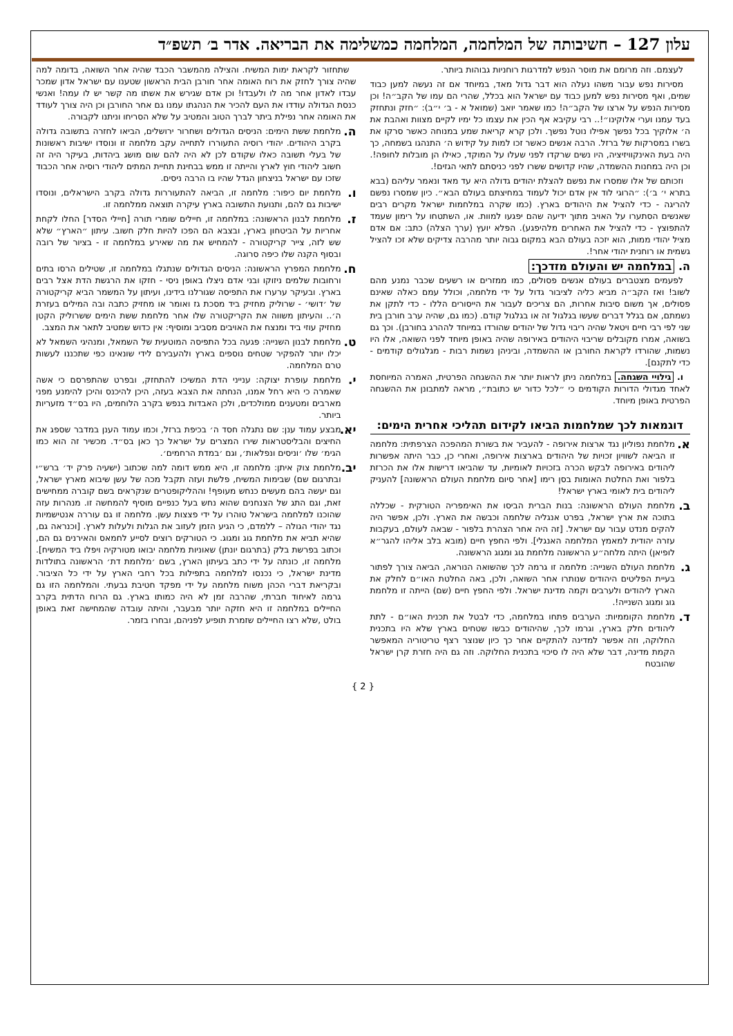עלון 127 – חשיבותה של המלחמה, המלחמה כמשלימה את הבריאה. אדר ב׳ תשפ״ד
לעצמם. וזה מרומם את מוסר הנפש למדרגות רוחניות גבוהות ביותר.
מסירות נפש עבור משהו נעלה הוא דבר גדול מאד, במיוחד אם זה נעשה למען כבוד שמים, ואף מסירות נפש למען כבוד עם ישראל הוא בכלל, שהרי הם עמו של הקב״ה! וכן מסירות הנפש על ארצו של הקב״ה! כמו שאמר יואב (שמואל א - ב׳ י״ב): ״חזק ונתחזק בעד עמנו וערי אלוקינו״!.. רבי עקיבא אף הכין את עצמו כל ימיו לקיים מצוות ואהבת את ה׳ אלוקיך בכל נפשך אפילו נוטל נפשך. ולכן קרא קריאת שמע במנוחה כאשר סרקו את בשרו במסרקות של ברזל. הרבה אנשים כאשר זכו למות על קידוש ה׳ התנהגו בשמחה, כך היה בעת האינקוויזיציה, היו נשים שרקדו לפני שעלו על המוקד, כאילו הן מובלות לחופה!. וכן היה במחנות ההשמדה, שהיו קדושים ששרו לפני כניסתם לתאי הגזים!.
וזכותם של אלו שמסרו את נפשם להצלת יהודים גדולה היא עד מאד ונאמר עליהם (בבא בתרא י׳ ב׳): ״הרוגי לוד אין אדם יכול לעמוד במחיצתם בעולם הבא״. כיון שמסרו נפשם להריגה - כדי להציל את היהודים בארץ. (כמו שקרה במלחמות ישראל מקרים רבים שאנשים הסתערו על האויב מתוך ידיעה שהם יפגעו למוות. או, השתטחו על רימון שעמד להתפוצץ - כדי להציל את האחרים מלהיפגע). הפלא יועץ (ערך הצלה) כתב: אם אדם מציל יהודי ממות, הוא יזכה בעולם הבא במקום גבוה יותר מהרבה צדיקים שלא זכו להציל גשמית או רוחנית יהודי אחר!.
ה. במלחמה יש והעולם מזדכך:
לפעמים מצטברים בעולם אנשים פסולים, כמו ממזרים או רשעים שכבר נמנע מהם לשוב! ואז הקב״ה מביא כליה לציבור גדול על ידי מלחמה, וכולל עמם כאלה שאינם פסולים, אך משום סיבות אחרות, הם צריכים לעבור את הייסורים הללו - כדי לתקן את נשמתם, אם בגלל דברים שעשו בגלגול זה או בגלגול קודם. (כמו גם, שהיה ערב חורבן בית שני לפי רבי חיים ויטאל שהיה ריבוי גדול של יהודים שהורדו במיוחד לההרג בחורבן). וכך גם בשואה, אמרו מקובלים שריבוי היהודים באירופה שהיה באופן מיוחד לפני השואה, אלו היו נשמות, שהורדו לקראת החורבן או ההשמדה, וביניהן נשמות רבות - מגלגולים קודמים - כדי לתקנם].
ו. גילויי השגחה. במלחמה ניתן לראות יותר את ההשגחה הפרטית, האמרה המיוחסת לאחד מגדולי הדורות הקודמים כי ״לכל כדור יש כתובת״, מראה למתבונן את ההשגחה הפרטית באופן מיוחד.
דוגמאות לכך שמלחמות הביאו לקידום תהליכי אחרית הימים:
א.
מלחמת נפוליון נגד ארצות אירופה - להעביר את בשורת המהפכה הצרפתית: מלחמה זו הביאה לשוויון זכויות של היהודים בארצות אירופה, ואחרי כן, כבר היתה אפשרות ליהודים באירופה לבקש הכרה בזכויות לאומיות, עד שהביאו דרישות אלו את הכרזת בלפור ואת החלטת האומות בסן רימו [אחר סיום מלחמת העולם הראשונה] להעניק ליהודים בית לאומי בארץ ישראל!
ב.
מלחמת העולם הראשונה: בנות הברית הביסו את האימפריה הטורקית - שכללה בתוכה את ארץ ישראל, בפרט אנגליה שלחמה וכבשה את הארץ. ולכן, אפשר היה להקים מנדט עבור עם ישראל. [זה היה אחר הצהרת בלפור - שבאה לעולם, בעקבות עזרה יהודית למאמץ המלחמה האנגלי]. ולפי החפץ חיים (מובא בלב אליהו להגר״א לופיאן) היתה מלחה״ע הראשונה מלחמת גוג ומגוג הראשונה.
ג.
מלחמת העולם השנייה: מלחמה זו גרמה לכך שהשואה הנוראה, הביאה צורך לפתור בעיית הפליטים היהודים שנותרו אחר השואה, ולכן, באה החלטת האו״ם לחלק את הארץ ליהודים ולערבים וקמה מדינת ישראל. ולפי החפץ חיים (שם) הייתה זו מלחמת גוג ומגוג השנייה!.
ד.
מלחמת הקוממיות: הערבים פתחו במלחמה, כדי לבטל את תכנית האו״ם - לתת ליהודים חלק בארץ, וגרמו לכך, שהיהודים כבשו שטחים בארץ שלא היו בתכנית החלוקה, וזה אפשר למדינה להתקיים אחר כך כיון שנוצר רצף טריטוריה המאפשר הקמת מדינה, דבר שלא היה לו סיכוי בתכנית החלוקה. וזה גם היה חזרת קרן ישראל שהובטח
שתחזור לקראת ימות המשיח. והצילה מהמשבר הכבד שהיה אחר השואה, בדומה למה שהיה צורך לחזק את רוח האומה אחר חורבן הבית הראשון שטענו עם ישראל אדון שמכר עבדו לאדון אחר מה לו ולעבדו! וכן אדם שגירש את אשתו מה קשר יש לו עמה! ואנשי כנסת הגדולה עודדו את העם להכיר את הנהגתו עמנו גם אחר החורבן וכן היה צורך לעודד את האומה אחר נפילת ביתר לברך הטוב והמטיב על שלא הסריחו וניתנו לקבורה.
ה.
מלחמת ששת הימים: הניסים הגדולים ושחרור ירושלים, הביאו לחזרה בתשובה גדולה בקרב היהודים. יהודי רוסיה התעוררו לתחייה עקב מלחמה זו ונוסדו ישיבות ראשונות של בעלי תשובה כאלו שקודם לכן לא היה להם שום מושג ביהדות, בעיקר היה זה חשוב ליהודי חוץ לארץ והייתה זו ממש בבחינת תחיית המתים ליהודי רוסיה אחר הכבוד שזכו עם ישראל בניצחון הגדל שהיו בו הרבה ניסים.
ו.
מלחמת יום כיפור: מלחמה זו, הביאה להתעוררות גדולה בקרב הישראלים, ונוסדו ישיבות גם להם, ותנועת התשובה בארץ עיקרה תוצאה ממלחמה זו.
ז.
מלחמת לבנון הראשונה: במלחמה זו, חיילים שומרי תורה [חיילי הסדר] החלו לקחת אחריות על הביטחון בארץ, ובצבא הם הפכו להיות חלק חשוב. עיתון ״הארץ״ שלא שש לזה, צייר קריקטורה - להמחיש את מה שאירע במלחמה זו - בציור של רובה ובסוף הקנה שלו כיפה סרוגה.
ח.
מלחמת המפרץ הראשונה: הניסים הגדולים שנתגלו במלחמה זו, שטילים הרסו בתים ורחובות שלמים ניזוקו ובני אדם ניצלו באופן ניסי - חזקו את הרגשת הדת אצל רבים בארץ. ובעיקר ערערו את התפיסה שגורלנו בידינו, ועיתון על המשמר הביא קריקטורה של ׳דושי׳ - שרוליק מחזיק ביד מסכת גז ואומר או מחזיק כתבה ובה המילים בעזרת ה׳.. והעיתון משווה את הקריקטורה שלו אחר מלחמת ששת הימים ששרוליק הקטן מחזיק עוזי ביד ומנצח את האויבים מסביב ומוסיף: אין כדוש שמטיב לתאר את המצב.
ט.
מלחמת לבנון השנייה: פגעה בכל התפיסה המוטעית של השמאל, ומנהיגי השמאל לא יכלו יותר להפקיר שטחים נוספים בארץ ולהעבירם לידי שונאינו כפי שתכננו לעשות טרם המלחמה.
י.
מלחמת עופרת יצוקה: ענייני הדת המשיכו להתחזק, ובפרט שהתפרסם כי אשה שאמרה כי היא רחל אמנו, הנחתה את הצבא בעזה, היכן להיכנס והיכן להימנע מפני מארבים ומטענים ממולכדים, ולכן האבדות בנפש בקרב הלוחמים, היו בס״ד מזעריות ביותר.
יא.
מבצע עמוד ענן: שם נתגלה חסד ה׳ בכיפת ברזל, וכמו עמוד הענן במדבר שספג את החיצים והבליסטראות שירו המצרים על ישראל כך כאן בס״ד. מכשיר זה הוא כמו הגימ׳ שלו ׳וניסים ונפלאות׳, וגם ׳במדת הרחמים׳.
יב.
מלחמת צוק איתן: מלחמה זו, היא ממש דומה למה שכתוב (ישעיה פרק יד׳ ברש״י ובתרגום שם) שבימות המשיח, פלשת ועזה תקבל מכה של עשן שיבוא מארץ ישראל, וגם יעשה בהם מעשים כנחש מעופף! וההליקופטרים שנקראים בשם קוברה ממחישים זאת, וגם התג של הצנחנים שהוא נחש בעל כנפיים מוסיף להמחשה זו. מנהרות עזה שהוכנו למלחמה בישראל טוהרו על ידי פצצות עשן. מלחמה זו גם עוררה אנטישמיות נגד יהודי הגולה – ללמדם, כי הגיע הזמן לעזוב את הגלות ולעלות לארץ. [וכנראה גם, שהיא תביא את מלחמת גוג ומגוג. כי הטורקים רוצים לסייע לחמאס והאירנים גם הם, וכתוב בפרשת בלק (בתרגום יונתן) שאוניות מלחמה יבואו מטורקיה ויפלו ביד המשיח]. מלחמה זו, כונתה על ידי כתב בעיתון הארץ, בשם ׳מלחמת דת׳ הראשונה בתולדות מדינת ישראל, כי נכנסו למלחמה בתפילות בכל רחבי הארץ על ידי כל הציבור. ובקריאת דברי הכהן משוח מלחמה על ידי מפקד חטיבת גבעתי. והמלחמה הזו גם גרמה לאיחוד חברתי, שהרבה זמן לא היה כמותו בארץ. גם הרוח הדתית בקרב החיילים במלחמה זו היא חזקה יותר מבעבר, והיתה עובדה שהמחישה זאת באופן בולט ,שלא רצו החיילים שזמרת תופיע לפניהם, ובחרו בזמר.
{ 2 }